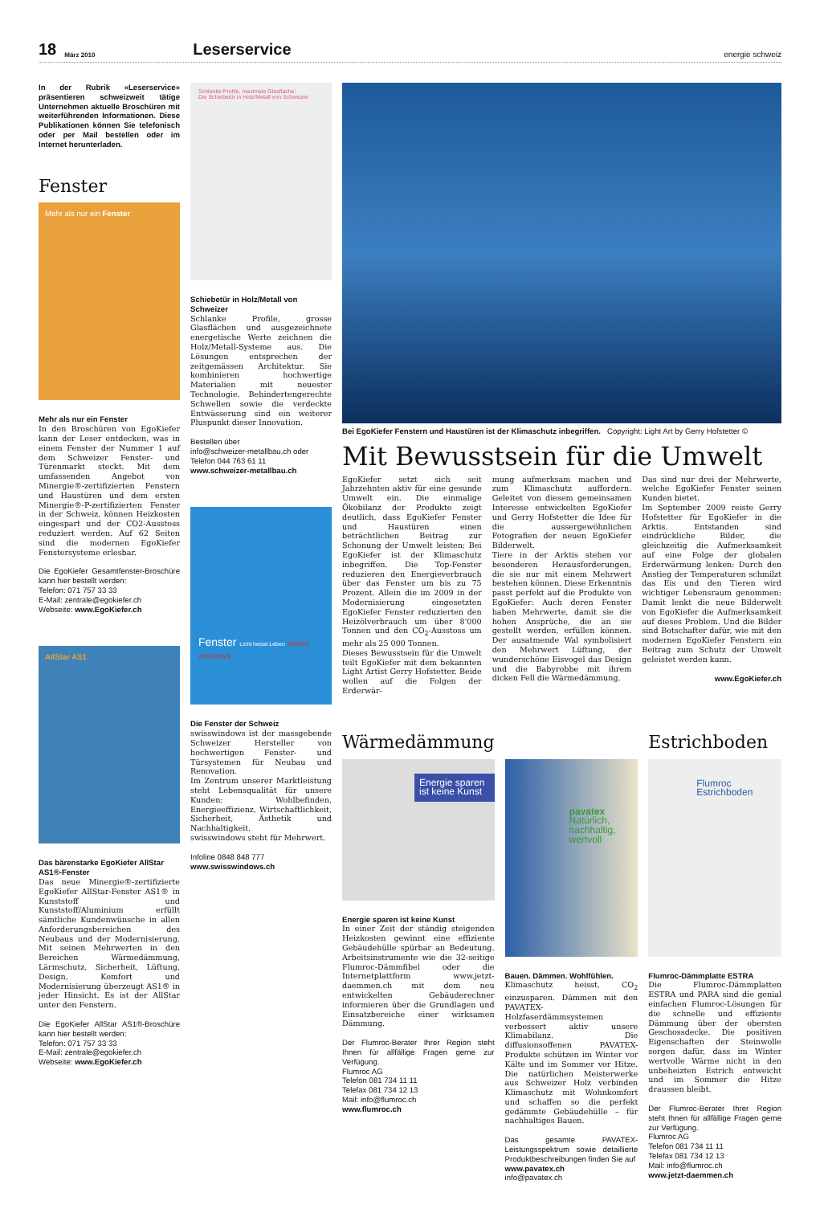18 März 2010 Leserservice energie schweiz
In der Rubrik «Leserservice» präsentieren schweizweit tätige Unternehmen aktuelle Broschüren mit weiterführenden Informationen. Diese Publikationen können Sie telefonisch oder per Mail bestellen oder im Internet herunterladen.
Fenster
Mehr als nur ein Fenster
Mehr als nur ein Fenster
In den Broschüren von EgoKiefer kann der Leser entdecken, was in einem Fenster der Nummer 1 auf dem Schweizer Fenster- und Türenmarkt steckt. Mit dem umfassenden Angebot von Minergie®-zertifizierten Fenstern und Haustüren und dem ersten Minergie®-P-zertifizierten Fenster in der Schweiz, können Heizkosten eingespart und der CO2-Ausstoss reduziert werden. Auf 62 Seiten sind die modernen EgoKiefer Fenstersysteme erlesbar.
Die EgoKiefer Gesamtfenster-Broschüre kann hier bestellt werden:
Telefon: 071 757 33 33
E-Mail: zentrale@egokiefer.ch
Webseite: www.EgoKiefer.ch
AllStar AS1
Das bärenstarke EgoKiefer AllStar AS1®-Fenster
Das neue Minergie®-zertifizierte EgoKiefer AllStar-Fenster AS1® in Kunststoff und Kunststoff/Aluminium erfüllt sämtliche Kundenwünsche in allen Anforderungsbereichen des Neubaus und der Modernisierung. Mit seinen Mehrwerten in den Bereichen Wärmedämmung, Lärmschutz, Sicherheit, Lüftung, Design, Komfort und Modernisierung überzeugt AS1® in jeder Hinsicht. Es ist der AllStar unter den Fenstern.
Die EgoKiefer AllStar AS1®-Broschüre kann hier bestellt werden:
Telefon: 071 757 33 33
E-Mail: zentrale@egokiefer.ch
Webseite: www.EgoKiefer.ch
Schlanke Profile, maximale Glasfläche:
Die Schiebetür in Holz/Metall von Schweizer
Schiebetür in Holz/Metall von Schweizer
Schlanke Profile, grosse Glasflächen und ausgezeichnete energetische Werte zeichnen die Holz/Metall-Systeme aus. Die Lösungen entsprechen der zeitgemässen Architektur. Sie kombinieren hochwertige Materialien mit neuester Technologie. Behindertengerechte Schwellen sowie die verdeckte Entwässerung sind ein weiterer Pluspunkt dieser Innovation.
Bestellen über
info@schweizer-metallbau.ch oder
Telefon 044 763 61 11
www.schweizer-metallbau.ch
Fenster Licht heisst Leben SWISS WINDOWS
Die Fenster der Schweiz
swisswindows ist der massgebende Schweizer Hersteller von hochwertigen Fenster- und Türsystemen für Neubau und Renovation.
Im Zentrum unserer Marktleistung steht Lebensqualität für unsere Kunden: Wohlbefinden, Energieeffizienz, Wirtschaftlichkeit, Sicherheit, Ästhetik und Nachhaltigkeit.
swisswindows steht für Mehrwert.
Infoline 0848 848 777
www.swisswindows.ch
Bei EgoKiefer Fenstern und Haustüren ist der Klimaschutz inbegriffen. Copyright: Light Art by Gerry Hofstetter ©
Mit Bewusstsein für die Umwelt
EgoKiefer setzt sich seit Jahrzehnten aktiv für eine gesunde Umwelt ein. Die einmalige Ökobilanz der Produkte zeigt deutlich, dass EgoKiefer Fenster und Haustüren einen beträchtlichen Beitrag zur Schonung der Umwelt leisten: Bei EgoKiefer ist der Klimaschutz inbegriffen. Die Top-Fenster reduzieren den Energieverbrauch über das Fenster um bis zu 75 Prozent. Allein die im 2009 in der Modernisierung eingesetzten EgoKiefer Fenster reduzierten den Heizölverbrauch um über 8'000 Tonnen und den CO<sub>2</sub>-Ausstoss um mehr als 25 000 Tonnen.
Dieses Bewusstsein für die Umwelt teilt EgoKiefer mit dem bekannten Light Artist Gerry Hofstetter. Beide wollen auf die Folgen der Erderwär-
mung aufmerksam machen und zum Klimaschutz auffordern. Geleitet von diesem gemeinsamen Interesse entwickelten EgoKiefer und Gerry Hofstetter die Idee für die aussergewöhnlichen Fotografien der neuen EgoKiefer Bilderwelt.
Tiere in der Arktis stehen vor besonderen Herausforderungen, die sie nur mit einem Mehrwert bestehen können. Diese Erkenntnis passt perfekt auf die Produkte von EgoKiefer: Auch deren Fenster haben Mehrwerte, damit sie die hohen Ansprüche, die an sie gestellt werden, erfüllen können. Der ausatmende Wal symbolisiert den Mehrwert Lüftung, der wunderschöne Eisvogel das Design und die Babyrobbe mit ihrem dicken Fell die Wärmedämmung.
Das sind nur drei der Mehrwerte, welche EgoKiefer Fenster seinen Kunden bietet.
Im September 2009 reiste Gerry Hofstetter für EgoKiefer in die Arktis. Entstanden sind eindrückliche Bilder, die gleichzeitig die Aufmerksamkeit auf eine Folge der globalen Erderwärmung lenken: Durch den Anstieg der Temperaturen schmilzt das Eis und den Tieren wird wichtiger Lebensraum genommen: Damit lenkt die neue Bilderwelt von EgoKiefer die Aufmerksamkeit auf dieses Problem. Und die Bilder sind Botschafter dafür, wie mit den modernen EgoKiefer Fenstern ein Beitrag zum Schutz der Umwelt geleistet werden kann.
www.EgoKiefer.ch
Wärmedämmung
Energie sparen ist keine Kunst
Energie sparen ist keine Kunst
In einer Zeit der ständig steigenden Heizkosten gewinnt eine effiziente Gebäudehülle spürbar an Bedeutung. Arbeitsinstrumente wie die 32-seitige Flumroc-Dämmfibel oder die Internetplattform www.jetzt-daemmen.ch mit dem neu entwickelten Gebäuderechner informieren über die Grundlagen und Einsatzbereiche einer wirksamen Dämmung.
Der Flumroc-Berater Ihrer Region steht Ihnen für allfällige Fragen gerne zur Verfügung.
Flumroc AG
Telefon 081 734 11 11
Telefax 081 734 12 13
Mail: info@flumroc.ch
www.flumroc.ch
pavatex
Natürlich, nachhaltig, wertvoll
Bauen. Dämmen. Wohlfühlen.
Klimaschutz heisst, CO<sub>2</sub> einzusparen. Dämmen mit den PAVATEX-Holzfaserdämmsystemen verbessert aktiv unsere Klimabilanz. Die diffusionsoffenen PAVATEX-Produkte schützen im Winter vor Kälte und im Sommer vor Hitze. Die natürlichen Meisterwerke aus Schweizer Holz verbinden Klimaschutz mit Wohnkomfort und schaffen so die perfekt gedämmte Gebäudehülle – für nachhaltiges Bauen.
Das gesamte PAVATEX-Leistungsspektrum sowie detaillierte Produktbeschreibungen finden Sie auf
www.pavatex.ch
info@pavatex.ch
Estrichboden
Flumroc Estrichboden
Flumroc-Dämmplatte ESTRA
Die Flumroc-Dämmplatten ESTRA und PARA sind die genial einfachen Flumroc-Lösungen für die schnelle und effiziente Dämmung über der obersten Geschossdecke. Die positiven Eigenschaften der Steinwolle sorgen dafür, dass im Winter wertvolle Wärme nicht in den unbeheizten Estrich entweicht und im Sommer die Hitze draussen bleibt.
Der Flumroc-Berater Ihrer Region steht Ihnen für allfällige Fragen gerne zur Verfügung.
Flumroc AG
Telefon 081 734 11 11
Telefax 081 734 12 13
Mail: info@flumroc.ch
www.jetzt-daemmen.ch